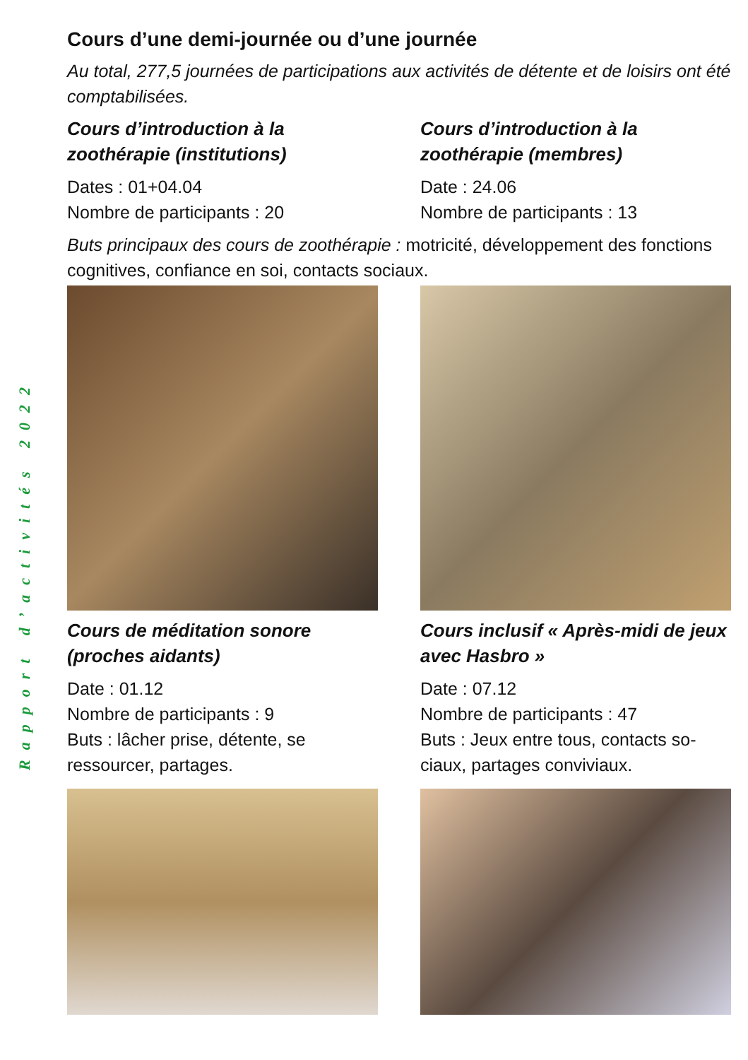Rapport d’activités 2022
Cours d’une demi-journée ou d’une journée
Au total, 277,5 journées de participations aux activités de détente et de loisirs ont été comptabilisées.
Cours d’introduction à la zoothérapie (institutions)
Dates : 01+04.04
Nombre de participants : 20
Cours d’introduction à la zoothérapie (membres)
Date : 24.06
Nombre de participants : 13
Buts principaux des cours de zoothérapie : motricité, développement des fonctions cognitives, confiance en soi, contacts sociaux.
Cours de méditation sonore (proches aidants)
Date : 01.12
Nombre de participants : 9
Buts : lâcher prise, détente, se ressourcer, partages.
Cours inclusif « Après-midi de jeux avec Hasbro »
Date : 07.12
Nombre de participants : 47
Buts : Jeux entre tous, contacts so-ciaux, partages conviviaux.